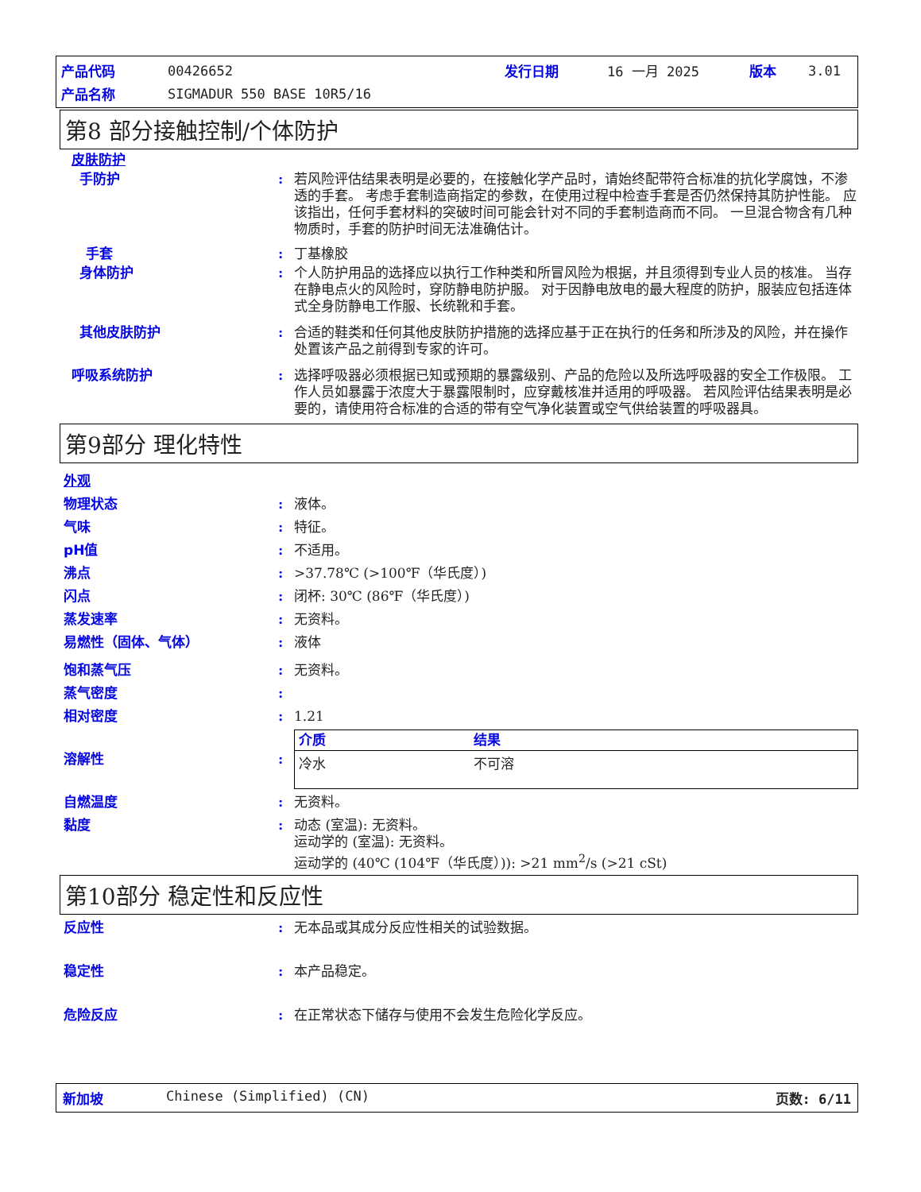| 产品代码 | 00426652 | 发行日期 | 16 一月 2025 | 版本 | 3.01 |
| 产品名称 | SIGMADUR 550 BASE 10R5/16 | | | | |
第8 部分接触控制/个体防护
皮肤防护
手防护: 若风险评估结果表明是必要的，在接触化学产品时，请始终配带符合标准的抗化学腐蚀，不渗透的手套。 考虑手套制造商指定的参数，在使用过程中检查手套是否仍然保持其防护性能。 应该指出，任何手套材料的突破时间可能会针对不同的手套制造商而不同。 一旦混合物含有几种物质时，手套的防护时间无法准确估计。
手套: 丁基橡胶
身体防护: 个人防护用品的选择应以执行工作种类和所冒风险为根据，并且须得到专业人员的核准。 当存在静电点火的风险时，穿防静电防护服。 对于因静电放电的最大程度的防护，服装应包括连体式全身防静电工作服、长统靴和手套。
其他皮肤防护: 合适的鞋类和任何其他皮肤防护措施的选择应基于正在执行的任务和所涉及的风险，并在操作处置该产品之前得到专家的许可。
呼吸系统防护: 选择呼吸器必须根据已知或预期的暴露级别、产品的危险以及所选呼吸器的安全工作极限。 工作人员如暴露于浓度大于暴露限制时，应穿戴核准并适用的呼吸器。 若风险评估结果表明是必要的，请使用符合标准的合适的带有空气净化装置或空气供给装置的呼吸器具。
第9部分 理化特性
外观
物理状态: 液体。
气味: 特征。
pH值: 不适用。
沸点: >37.78℃ (>100℉（华氏度）)
闪点: 闭杯: 30℃ (86℉（华氏度）)
蒸发速率: 无资料。
易燃性（固体、气体）: 液体
饱和蒸气压: 无资料。
蒸气密度:
相对密度: 1.21
溶解性:
| 介质 | 结果 |
| --- | --- |
| 冷水 | 不可溶 |
自燃温度: 无资料。
黏度: 动态 (室温): 无资料。
运动学的 (室温): 无资料。
运动学的 (40℃ (104℉（华氏度）)): >21 mm<sup>2</sup>/s (>21 cSt)
第10部分 稳定性和反应性
反应性: 无本品或其成分反应性相关的试验数据。
稳定性: 本产品稳定。
危险反应: 在正常状态下储存与使用不会发生危险化学反应。
新加坡 Chinese (Simplified) (CN) 页数: 6/11